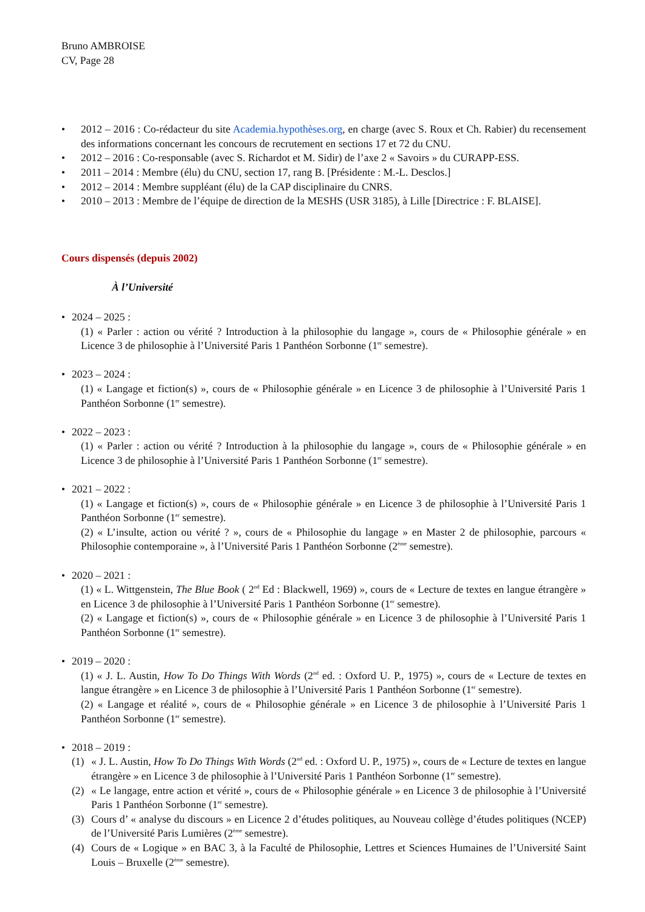Bruno AMBROISE
CV, Page 28
• 2012 – 2016 : Co-rédacteur du site Academia.hypothèses.org, en charge (avec S. Roux et Ch. Rabier) du recensement des informations concernant les concours de recrutement en sections 17 et 72 du CNU.
• 2012 – 2016 : Co-responsable (avec S. Richardot et M. Sidir) de l’axe 2 « Savoirs » du CURAPP-ESS.
• 2011 – 2014 : Membre (élu) du CNU, section 17, rang B. [Présidente : M.-L. Desclos.]
• 2012 – 2014 : Membre suppléant (élu) de la CAP disciplinaire du CNRS.
• 2010 – 2013 : Membre de l’équipe de direction de la MESHS (USR 3185), à Lille [Directrice : F. BLAISE].
Cours dispensés (depuis 2002)
À l’Université
• 2024 – 2025 :
(1) « Parler : action ou vérité ? Introduction à la philosophie du langage », cours de « Philosophie générale » en Licence 3 de philosophie à l’Université Paris 1 Panthéon Sorbonne (1<sup>er</sup> semestre).
• 2023 – 2024 :
(1) « Langage et fiction(s) », cours de « Philosophie générale » en Licence 3 de philosophie à l’Université Paris 1 Panthéon Sorbonne (1<sup>er</sup> semestre).
• 2022 – 2023 :
(1) « Parler : action ou vérité ? Introduction à la philosophie du langage », cours de « Philosophie générale » en Licence 3 de philosophie à l’Université Paris 1 Panthéon Sorbonne (1<sup>er</sup> semestre).
• 2021 – 2022 :
(1) « Langage et fiction(s) », cours de « Philosophie générale » en Licence 3 de philosophie à l’Université Paris 1 Panthéon Sorbonne (1<sup>er</sup> semestre).
(2) « L’insulte, action ou vérité ? », cours de « Philosophie du langage » en Master 2 de philosophie, parcours « Philosophie contemporaine », à l’Université Paris 1 Panthéon Sorbonne (2<sup>ème</sup> semestre).
• 2020 – 2021 :
(1) « L. Wittgenstein, The Blue Book ( 2<sup>nd</sup> Ed : Blackwell, 1969) », cours de « Lecture de textes en langue étrangère » en Licence 3 de philosophie à l’Université Paris 1 Panthéon Sorbonne (1<sup>er</sup> semestre).
(2) « Langage et fiction(s) », cours de « Philosophie générale » en Licence 3 de philosophie à l’Université Paris 1 Panthéon Sorbonne (1<sup>er</sup> semestre).
• 2019 – 2020 :
(1) « J. L. Austin, How To Do Things With Words (2<sup>nd</sup> ed. : Oxford U. P., 1975) », cours de « Lecture de textes en langue étrangère » en Licence 3 de philosophie à l’Université Paris 1 Panthéon Sorbonne (1<sup>er</sup> semestre).
(2) « Langage et réalité », cours de « Philosophie générale » en Licence 3 de philosophie à l’Université Paris 1 Panthéon Sorbonne (1<sup>er</sup> semestre).
• 2018 – 2019 :
(1) « J. L. Austin, How To Do Things With Words (2<sup>nd</sup> ed. : Oxford U. P., 1975) », cours de « Lecture de textes en langue étrangère » en Licence 3 de philosophie à l’Université Paris 1 Panthéon Sorbonne (1<sup>er</sup> semestre).
(2) « Le langage, entre action et vérité », cours de « Philosophie générale » en Licence 3 de philosophie à l’Université Paris 1 Panthéon Sorbonne (1<sup>er</sup> semestre).
(3) Cours d’ « analyse du discours » en Licence 2 d’études politiques, au Nouveau collège d’études politiques (NCEP) de l’Université Paris Lumières (2<sup>ème</sup> semestre).
(4) Cours de « Logique » en BAC 3, à la Faculté de Philosophie, Lettres et Sciences Humaines de l’Université Saint Louis – Bruxelle (2<sup>ème</sup> semestre).